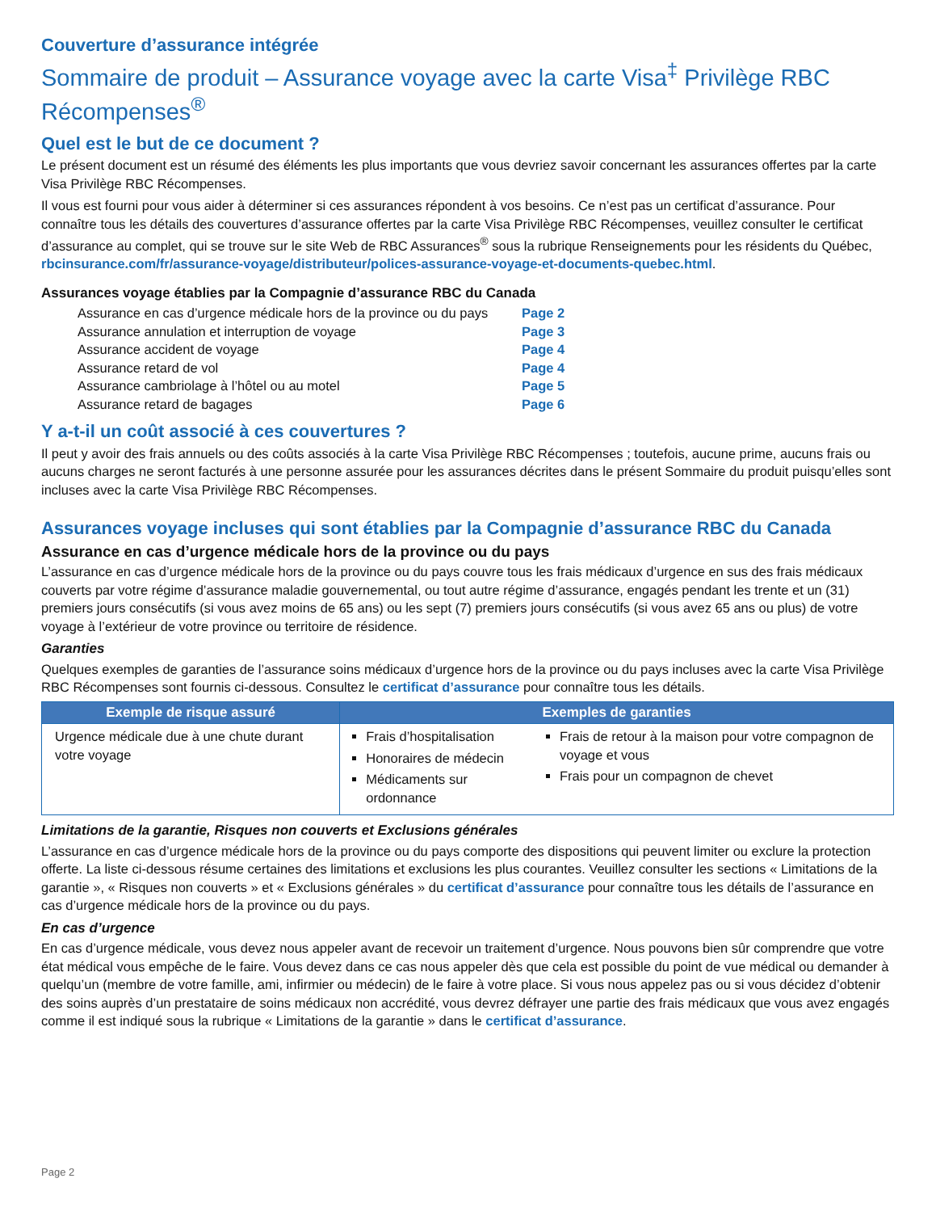Couverture d’assurance intégrée
Sommaire de produit – Assurance voyage avec la carte Visa<sup>‡</sup> Privilège RBC Récompenses<sup>®</sup>
Quel est le but de ce document ?
Le présent document est un résumé des éléments les plus importants que vous devriez savoir concernant les assurances offertes par la carte Visa Privilège RBC Récompenses.
Il vous est fourni pour vous aider à déterminer si ces assurances répondent à vos besoins. Ce n’est pas un certificat d’assurance. Pour connaître tous les détails des couvertures d’assurance offertes par la carte Visa Privilège RBC Récompenses, veuillez consulter le certificat d’assurance au complet, qui se trouve sur le site Web de RBC Assurances<sup>®</sup> sous la rubrique Renseignements pour les résidents du Québec, rbcinsurance.com/fr/assurance-voyage/distributeur/polices-assurance-voyage-et-documents-quebec.html.
Assurances voyage établies par la Compagnie d’assurance RBC du Canada
Assurance en cas d’urgence médicale hors de la province ou du pays Page 2
Assurance annulation et interruption de voyage Page 3
Assurance accident de voyage Page 4
Assurance retard de vol Page 4
Assurance cambriolage à l’hôtel ou au motel Page 5
Assurance retard de bagages Page 6
Y a-t-il un coût associé à ces couvertures ?
Il peut y avoir des frais annuels ou des coûts associés à la carte Visa Privilège RBC Récompenses ; toutefois, aucune prime, aucuns frais ou aucuns charges ne seront facturés à une personne assurée pour les assurances décrites dans le présent Sommaire du produit puisqu’elles sont incluses avec la carte Visa Privilège RBC Récompenses.
Assurances voyage incluses qui sont établies par la Compagnie d’assurance RBC du Canada
Assurance en cas d’urgence médicale hors de la province ou du pays
L’assurance en cas d’urgence médicale hors de la province ou du pays couvre tous les frais médicaux d’urgence en sus des frais médicaux couverts par votre régime d’assurance maladie gouvernemental, ou tout autre régime d’assurance, engagés pendant les trente et un (31) premiers jours consécutifs (si vous avez moins de 65 ans) ou les sept (7) premiers jours consécutifs (si vous avez 65 ans ou plus) de votre voyage à l’extérieur de votre province ou territoire de résidence.
Garanties
Quelques exemples de garanties de l’assurance soins médicaux d’urgence hors de la province ou du pays incluses avec la carte Visa Privilège RBC Récompenses sont fournis ci-dessous. Consultez le certificat d’assurance pour connaître tous les détails.
| Exemple de risque assuré | Exemples de garanties | |
| --- | --- | --- |
| Urgence médicale due à une chute durant votre voyage | Frais d’hospitalisation Honoraires de médecin Médicaments sur ordonnance | Frais de retour à la maison pour votre compagnon de voyage et vous Frais pour un compagnon de chevet |
Limitations de la garantie, Risques non couverts et Exclusions générales
L’assurance en cas d’urgence médicale hors de la province ou du pays comporte des dispositions qui peuvent limiter ou exclure la protection offerte. La liste ci-dessous résume certaines des limitations et exclusions les plus courantes. Veuillez consulter les sections « Limitations de la garantie », « Risques non couverts » et « Exclusions générales » du certificat d’assurance pour connaître tous les détails de l’assurance en cas d’urgence médicale hors de la province ou du pays.
En cas d’urgence
En cas d’urgence médicale, vous devez nous appeler avant de recevoir un traitement d’urgence. Nous pouvons bien sûr comprendre que votre état médical vous empêche de le faire. Vous devez dans ce cas nous appeler dès que cela est possible du point de vue médical ou demander à quelqu’un (membre de votre famille, ami, infirmier ou médecin) de le faire à votre place. Si vous nous appelez pas ou si vous décidez d’obtenir des soins auprès d’un prestataire de soins médicaux non accrédité, vous devrez défrayer une partie des frais médicaux que vous avez engagés comme il est indiqué sous la rubrique « Limitations de la garantie » dans le certificat d’assurance.
Page 2